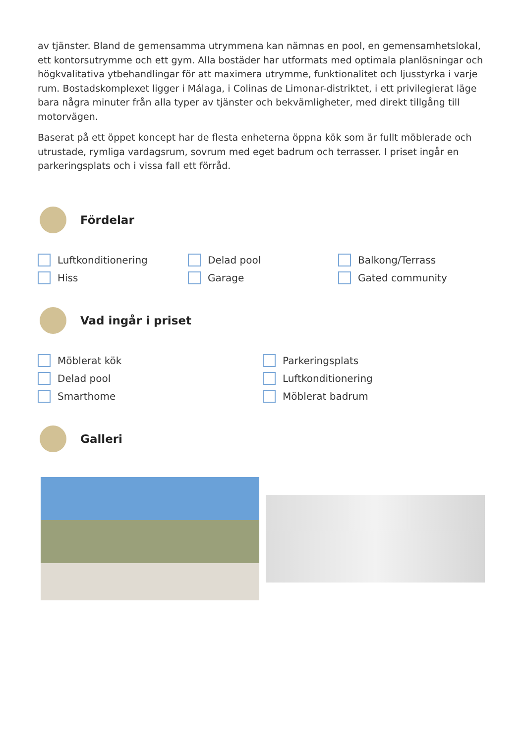av tjänster. Bland de gemensamma utrymmena kan nämnas en pool, en gemensamhetslokal, ett kontorsutrymme och ett gym. Alla bostäder har utformats med optimala planlösningar och högkvalitativa ytbehandlingar för att maximera utrymme, funktionalitet och ljusstyrka i varje rum. Bostadskomplexet ligger i Málaga, i Colinas de Limonar-distriktet, i ett privilegierat läge bara några minuter från alla typer av tjänster och bekvämligheter, med direkt tillgång till motorvägen.
Baserat på ett öppet koncept har de flesta enheterna öppna kök som är fullt möblerade och utrustade, rymliga vardagsrum, sovrum med eget badrum och terrasser. I priset ingår en parkeringsplats och i vissa fall ett förråd.
Fördelar
Luftkonditionering
Delad pool
Balkong/Terrass
Hiss
Garage
Gated community
Vad ingår i priset
Möblerat kök
Parkeringsplats
Delad pool
Luftkonditionering
Smarthome
Möblerat badrum
Galleri